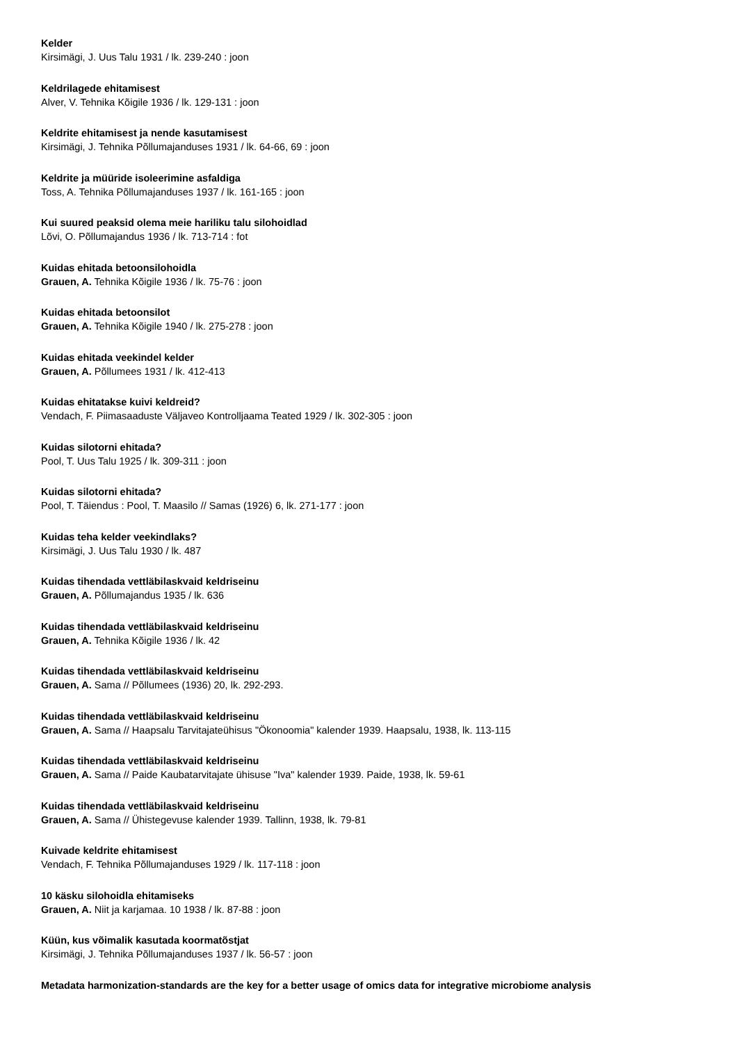Kelder
Kirsimägi, J. Uus Talu 1931 / lk. 239-240 : joon
Keldrilagede ehitamisest
Alver, V. Tehnika Kõigile 1936 / lk. 129-131 : joon
Keldrite ehitamisest ja nende kasutamisest
Kirsimägi, J. Tehnika Põllumajanduses 1931 / lk. 64-66, 69 : joon
Keldrite ja müüride isoleerimine asfaldiga
Toss, A. Tehnika Põllumajanduses 1937 / lk. 161-165 : joon
Kui suured peaksid olema meie hariliku talu silohoidlad
Lõvi, O. Põllumajandus 1936 / lk. 713-714 : fot
Kuidas ehitada betoonsilohoidla
Grauen, A. Tehnika Kõigile 1936 / lk. 75-76 : joon
Kuidas ehitada betoonsilot
Grauen, A. Tehnika Kõigile 1940 / lk. 275-278 : joon
Kuidas ehitada veekindel kelder
Grauen, A. Põllumees 1931 / lk. 412-413
Kuidas ehitatakse kuivi keldreid?
Vendach, F. Piimasaaduste Väljaveo Kontrolljaama Teated 1929 / lk. 302-305 : joon
Kuidas silotorni ehitada?
Pool, T. Uus Talu 1925 / lk. 309-311 : joon
Kuidas silotorni ehitada?
Pool, T. Täiendus : Pool, T. Maasilo // Samas (1926) 6, lk. 271-177 : joon
Kuidas teha kelder veekindlaks?
Kirsimägi, J. Uus Talu 1930 / lk. 487
Kuidas tihendada vettläbilaskvaid keldriseinu
Grauen, A. Põllumajandus 1935 / lk. 636
Kuidas tihendada vettläbilaskvaid keldriseinu
Grauen, A. Tehnika Kõigile 1936 / lk. 42
Kuidas tihendada vettläbilaskvaid keldriseinu
Grauen, A. Sama // Põllumees (1936) 20, lk. 292-293.
Kuidas tihendada vettläbilaskvaid keldriseinu
Grauen, A. Sama // Haapsalu Tarvitajateühisus "Ökonoomia" kalender 1939. Haapsalu, 1938, lk. 113-115
Kuidas tihendada vettläbilaskvaid keldriseinu
Grauen, A. Sama // Paide Kaubatarvitajate ühisuse "Iva" kalender 1939. Paide, 1938, lk. 59-61
Kuidas tihendada vettläbilaskvaid keldriseinu
Grauen, A. Sama // Ühistegevuse kalender 1939. Tallinn, 1938, lk. 79-81
Kuivade keldrite ehitamisest
Vendach, F. Tehnika Põllumajanduses 1929 / lk. 117-118 : joon
10 käsku silohoidla ehitamiseks
Grauen, A. Niit ja karjamaa. 10 1938 / lk. 87-88 : joon
Küün, kus võimalik kasutada koormatõstjat
Kirsimägi, J. Tehnika Põllumajanduses 1937 / lk. 56-57 : joon
Metadata harmonization-standards are the key for a better usage of omics data for integrative microbiome analysis